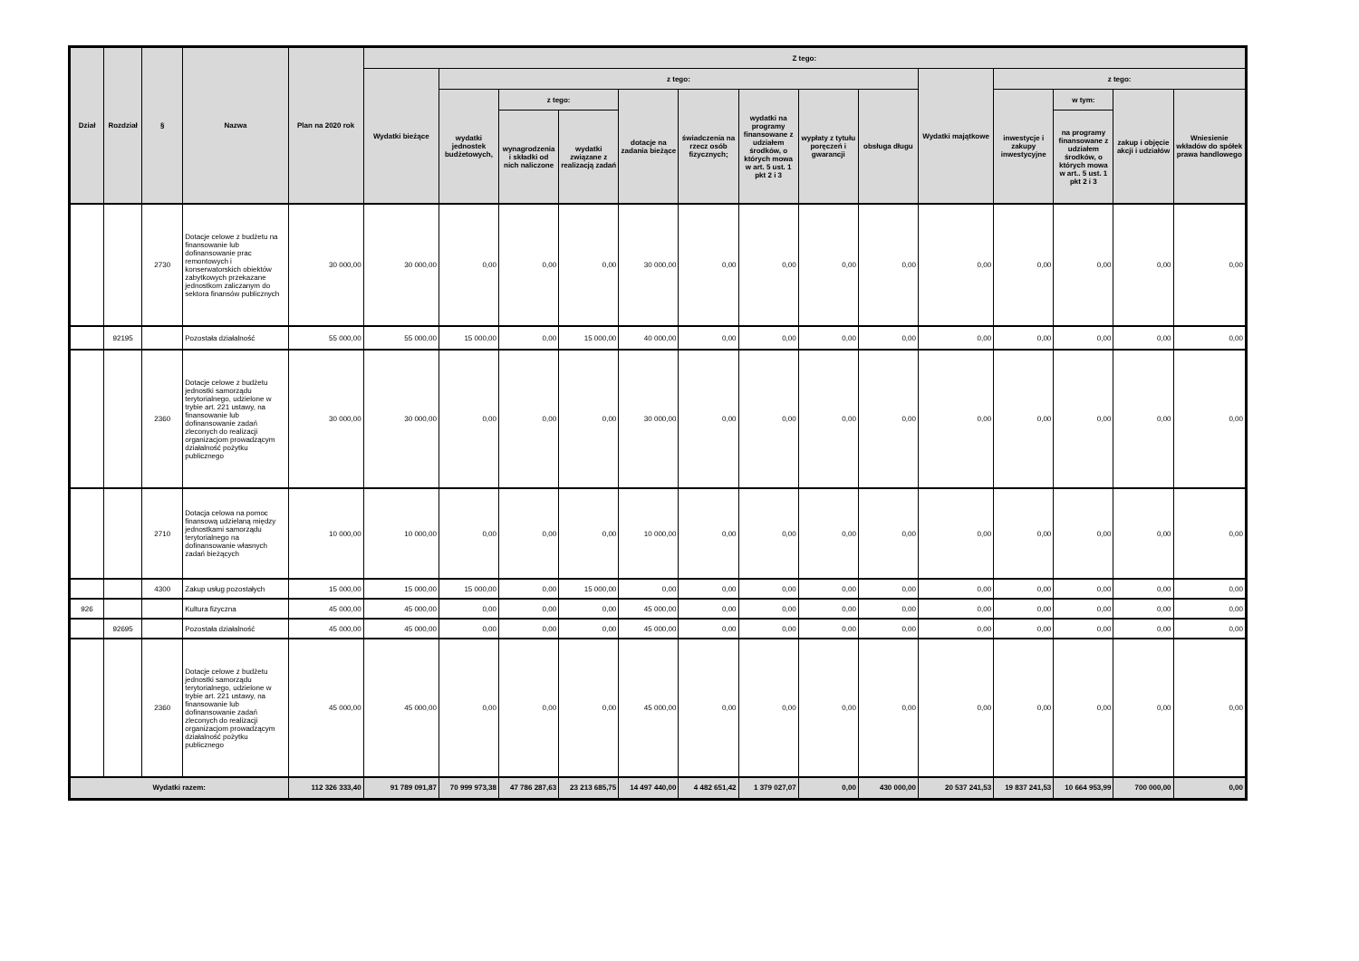| Dział | Rozdział | § | Nazwa | Plan na 2020 rok | Z tego: | | | | | | | | | | | | | |
| --- | --- | --- | --- | --- | --- | --- | --- | --- | --- | --- | --- | --- | --- | --- | --- | --- | --- | --- |
| | | | | | Wydatki bieżące | z tego: | | | | | | | | Wydatki majątkowe | z tego: | | | |
| | | | | | | wydatki jednostek budżetowych, | z tego: | | dotacje na zadania bieżące | świadczenia na rzecz osób fizycznych; | wydatki na programy finansowane z udziałem środków, o których mowa w art. 5 ust. 1 pkt 2 i 3 | wypłaty z tytułu poręczeń i gwarancji | obsługa długu | | inwestycje i zakupy inwestycyjne | w tym: | zakup i objęcie akcji i udziałów | Wniesienie wkładów do spółek prawa handlowego |
| | | | | | | | wynagrodzenia i składki od nich naliczone | wydatki związane z realizacją zadań | | | | | | | | na programy finansowane z udziałem środków, o których mowa w art.. 5 ust. 1 pkt 2 i 3 | | |
| | | 2730 | Dotacje celowe z budżetu na finansowanie lub dofinansowanie prac remontowych i konserwatorskich obiektów zabytkowych przekazane jednostkom zaliczanym do sektora finansów publicznych | 30 000,00 | 30 000,00 | 0,00 | 0,00 | 0,00 | 30 000,00 | 0,00 | 0,00 | 0,00 | 0,00 | 0,00 | 0,00 | 0,00 | 0,00 | 0,00 |
| | 92195 | | Pozostała działalność | 55 000,00 | 55 000,00 | 15 000,00 | 0,00 | 15 000,00 | 40 000,00 | 0,00 | 0,00 | 0,00 | 0,00 | 0,00 | 0,00 | 0,00 | 0,00 | 0,00 |
| | | 2360 | Dotacje celowe z budżetu jednostki samorządu terytorialnego, udzielone w trybie art. 221 ustawy, na finansowanie lub dofinansowanie zadań zleconych do realizacji organizacjom prowadzącym działalność pożytku publicznego | 30 000,00 | 30 000,00 | 0,00 | 0,00 | 0,00 | 30 000,00 | 0,00 | 0,00 | 0,00 | 0,00 | 0,00 | 0,00 | 0,00 | 0,00 | 0,00 |
| | | 2710 | Dotacja celowa na pomoc finansową udzielaną między jednostkami samorządu terytorialnego na dofinansowanie własnych zadań bieżących | 10 000,00 | 10 000,00 | 0,00 | 0,00 | 0,00 | 10 000,00 | 0,00 | 0,00 | 0,00 | 0,00 | 0,00 | 0,00 | 0,00 | 0,00 | 0,00 |
| | | 4300 | Zakup usług pozostałych | 15 000,00 | 15 000,00 | 15 000,00 | 0,00 | 15 000,00 | 0,00 | 0,00 | 0,00 | 0,00 | 0,00 | 0,00 | 0,00 | 0,00 | 0,00 | 0,00 |
| 926 | | | Kultura fizyczna | 45 000,00 | 45 000,00 | 0,00 | 0,00 | 0,00 | 45 000,00 | 0,00 | 0,00 | 0,00 | 0,00 | 0,00 | 0,00 | 0,00 | 0,00 | 0,00 |
| | 92695 | | Pozostała działalność | 45 000,00 | 45 000,00 | 0,00 | 0,00 | 0,00 | 45 000,00 | 0,00 | 0,00 | 0,00 | 0,00 | 0,00 | 0,00 | 0,00 | 0,00 | 0,00 |
| | | 2360 | Dotacje celowe z budżetu jednostki samorządu terytorialnego, udzielone w trybie art. 221 ustawy, na finansowanie lub dofinansowanie zadań zleconych do realizacji organizacjom prowadzącym działalność pożytku publicznego | 45 000,00 | 45 000,00 | 0,00 | 0,00 | 0,00 | 45 000,00 | 0,00 | 0,00 | 0,00 | 0,00 | 0,00 | 0,00 | 0,00 | 0,00 | 0,00 |
| Wydatki razem: | | | | 112 326 333,40 | 91 789 091,87 | 70 999 973,38 | 47 786 287,63 | 23 213 685,75 | 14 497 440,00 | 4 482 651,42 | 1 379 027,07 | 0,00 | 430 000,00 | 20 537 241,53 | 19 837 241,53 | 10 664 953,99 | 700 000,00 | 0,00 |